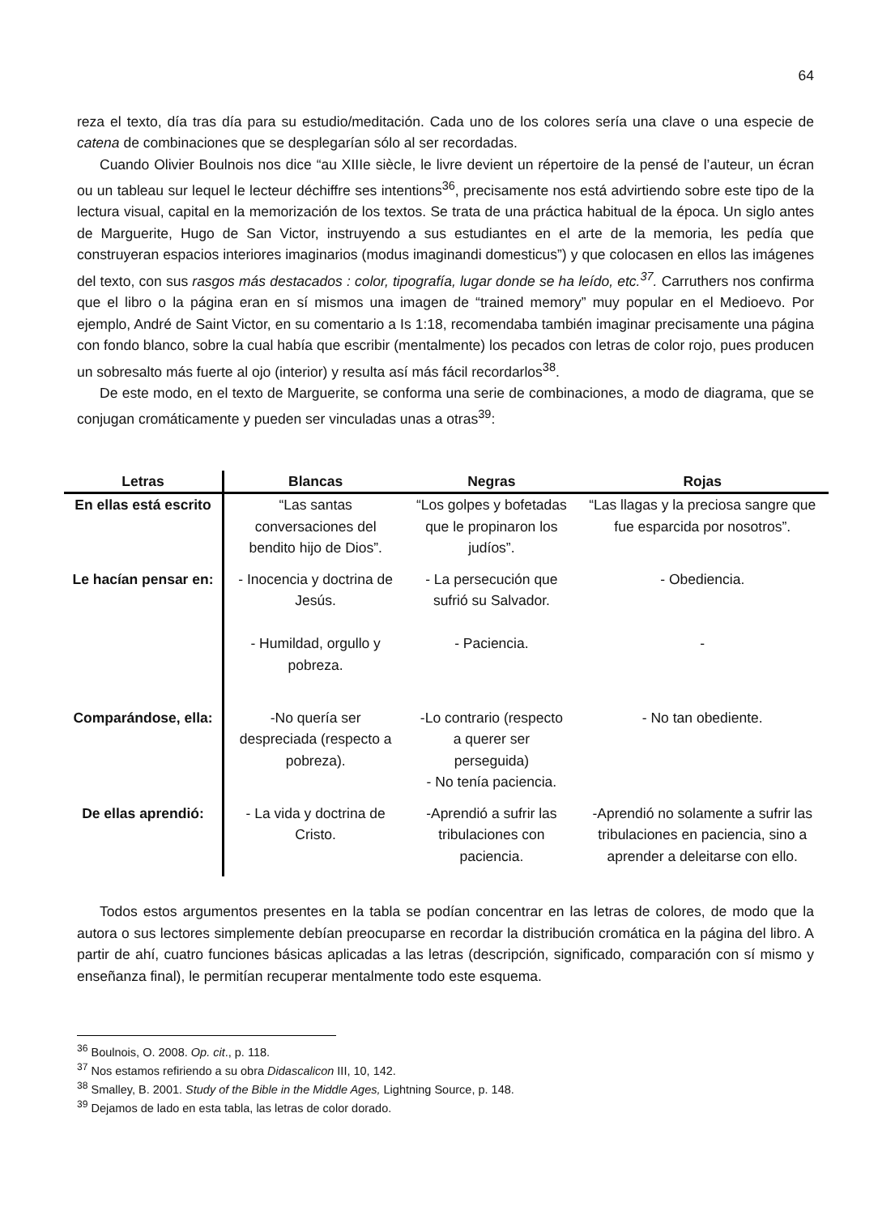64
reza el texto, día tras día para su estudio/meditación. Cada uno de los colores sería una clave o una especie de catena de combinaciones que se desplegarían sólo al ser recordadas.
Cuando Olivier Boulnois nos dice “au XIIIe siècle, le livre devient un répertoire de la pensé de l’auteur, un écran ou un tableau sur lequel le lecteur déchiffre ses intentions<sup>36</sup>, precisamente nos está advirtiendo sobre este tipo de la lectura visual, capital en la memorización de los textos. Se trata de una práctica habitual de la época. Un siglo antes de Marguerite, Hugo de San Victor, instruyendo a sus estudiantes en el arte de la memoria, les pedía que construyeran espacios interiores imaginarios (modus imaginandi domesticus”) y que colocasen en ellos las imágenes del texto, con sus rasgos más destacados : color, tipografía, lugar donde se ha leído, etc.<sup>37</sup>. Carruthers nos confirma que el libro o la página eran en sí mismos una imagen de “trained memory” muy popular en el Medioevo. Por ejemplo, André de Saint Victor, en su comentario a Is 1:18, recomendaba también imaginar precisamente una página con fondo blanco, sobre la cual había que escribir (mentalmente) los pecados con letras de color rojo, pues producen un sobresalto más fuerte al ojo (interior) y resulta así más fácil recordarlos<sup>38</sup>.
De este modo, en el texto de Marguerite, se conforma una serie de combinaciones, a modo de diagrama, que se conjugan cromáticamente y pueden ser vinculadas unas a otras<sup>39</sup>:
| Letras | Blancas | Negras | Rojas |
| --- | --- | --- | --- |
| En ellas está escrito | “Las santas conversaciones del bendito hijo de Dios”. | “Los golpes y bofetadas que le propinaron los judíos”. | “Las llagas y la preciosa sangre que fue esparcida por nosotros”. |
| Le hacían pensar en: | - Inocencia y doctrina de Jesús. - Humildad, orgullo y pobreza. | - La persecución que sufrió su Salvador. - Paciencia. | - Obediencia. - |
| Comparándose, ella: | -No quería ser despreciada (respecto a pobreza). | -Lo contrario (respecto a querer ser perseguida) - No tenía paciencia. | - No tan obediente. |
| De ellas aprendió: | - La vida y doctrina de Cristo. | -Aprendió a sufrir las tribulaciones con paciencia. | -Aprendió no solamente a sufrir las tribulaciones en paciencia, sino a aprender a deleitarse con ello. |
Todos estos argumentos presentes en la tabla se podían concentrar en las letras de colores, de modo que la autora o sus lectores simplemente debían preocuparse en recordar la distribución cromática en la página del libro. A partir de ahí, cuatro funciones básicas aplicadas a las letras (descripción, significado, comparación con sí mismo y enseñanza final), le permitían recuperar mentalmente todo este esquema.
<sup>36</sup> Boulnois, O. 2008. Op. cit., p. 118.
<sup>37</sup> Nos estamos refiriendo a su obra Didascalicon III, 10, 142.
<sup>38</sup> Smalley, B. 2001. Study of the Bible in the Middle Ages, Lightning Source, p. 148.
<sup>39</sup> Dejamos de lado en esta tabla, las letras de color dorado.